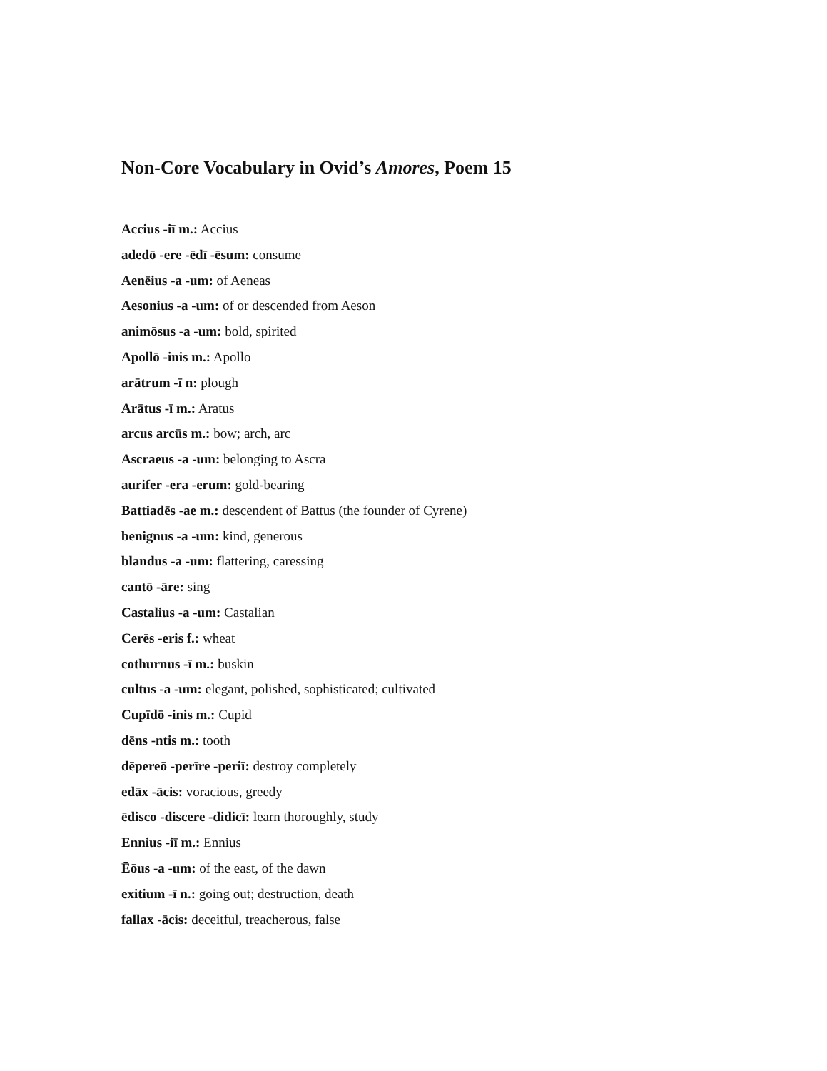Non-Core Vocabulary in Ovid’s Amores, Poem 15
Accius -iī m.: Accius
adedō -ere -ēdī -ēsum: consume
Aenēius -a -um: of Aeneas
Aesonius -a -um: of or descended from Aeson
animōsus -a -um: bold, spirited
Apollō -inis m.: Apollo
arātrum -ī n: plough
Arātus -ī m.: Aratus
arcus arcūs m.: bow; arch, arc
Ascraeus -a -um: belonging to Ascra
aurifer -era -erum: gold-bearing
Battiadēs -ae m.: descendent of Battus (the founder of Cyrene)
benignus -a -um: kind, generous
blandus -a -um: flattering, caressing
cantō -āre: sing
Castalius -a -um: Castalian
Cerēs -eris f.: wheat
cothurnus -ī m.: buskin
cultus -a -um: elegant, polished, sophisticated; cultivated
Cupīdō -inis m.: Cupid
dēns -ntis m.: tooth
dēpereō -perīre -periī: destroy completely
edāx -ācis: voracious, greedy
ēdisco -discere -didicī: learn thoroughly, study
Ennius -iī m.: Ennius
Ēōus -a -um: of the east, of the dawn
exitium -ī n.: going out; destruction, death
fallax -ācis: deceitful, treacherous, false